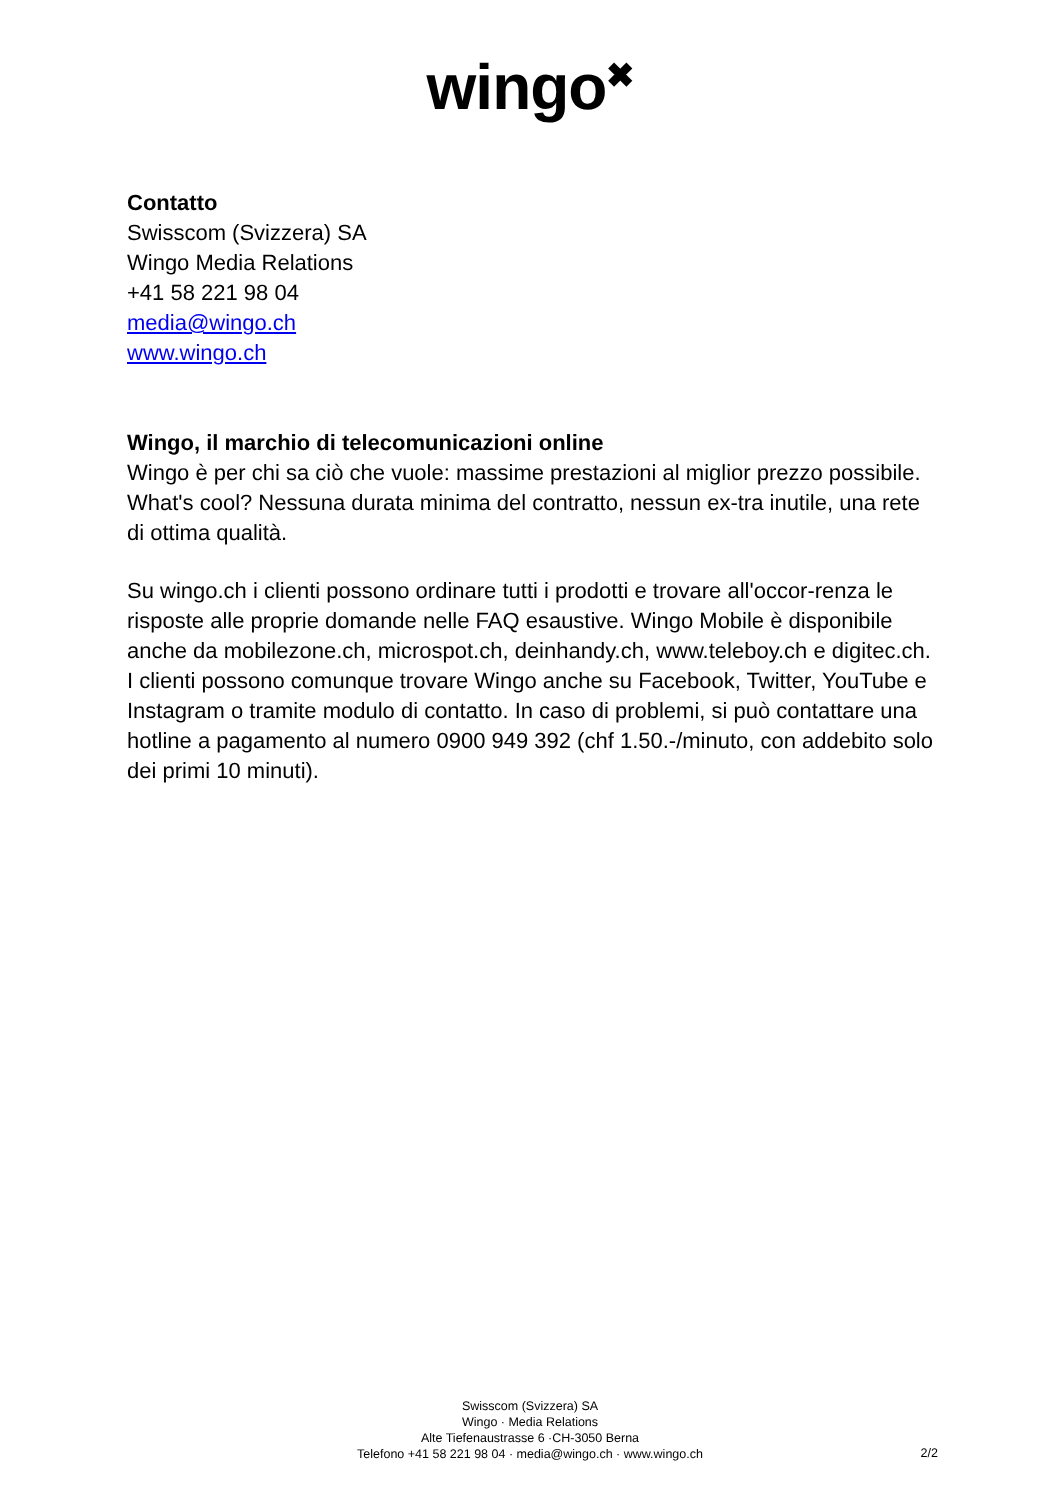wingo<sup>✖</sup>
Contatto
Swisscom (Svizzera) SA
Wingo Media Relations
+41 58 221 98 04
media@wingo.ch
www.wingo.ch
Wingo, il marchio di telecomunicazioni online
Wingo è per chi sa ciò che vuole: massime prestazioni al miglior prezzo possibile. What's cool? Nessuna durata minima del contratto, nessun ex-tra inutile, una rete di ottima qualità.
Su wingo.ch i clienti possono ordinare tutti i prodotti e trovare all'occor-renza le risposte alle proprie domande nelle FAQ esaustive. Wingo Mobile è disponibile anche da mobilezone.ch, microspot.ch, deinhandy.ch, www.teleboy.ch e digitec.ch. I clienti possono comunque trovare Wingo anche su Facebook, Twitter, YouTube e Instagram o tramite modulo di contatto. In caso di problemi, si può contattare una hotline a pagamento al numero 0900 949 392 (chf 1.50.-/minuto, con addebito solo dei primi 10 minuti).
Swisscom (Svizzera) SA
Wingo · Media Relations
Alte Tiefenaustrasse 6 ·CH-3050 Berna
Telefono +41 58 221 98 04 · media@wingo.ch · www.wingo.ch
2/2